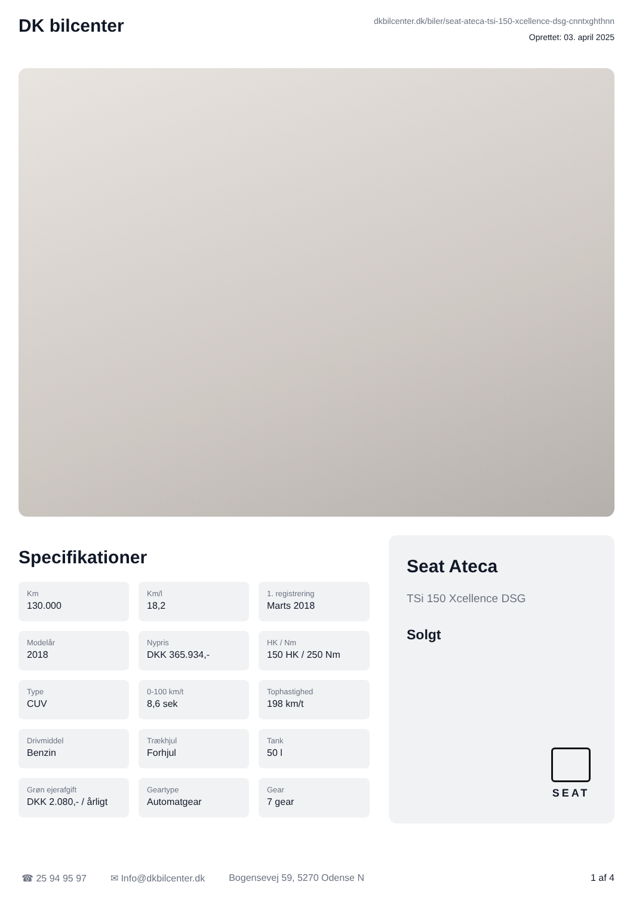DK bilcenter
dkbilcenter.dk/biler/seat-ateca-tsi-150-xcellence-dsg-cnntxghthnn
Oprettet: 03. april 2025
Specifikationer
Km
130.000
Km/l
18,2
1. registrering
Marts 2018
Modelår
2018
Nypris
DKK 365.934,-
HK / Nm
150 HK / 250 Nm
Type
CUV
0-100 km/t
8,6 sek
Tophastighed
198 km/t
Drivmiddel
Benzin
Trækhjul
Forhjul
Tank
50 l
Grøn ejerafgift
DKK 2.080,- / årligt
Geartype
Automatgear
Gear
7 gear
Seat Ateca
TSi 150 Xcellence DSG
Solgt
SEAT
☎ 25 94 95 97 ✉ Info@dkbilcenter.dk Bogensevej 59, 5270 Odense N 1 af 4